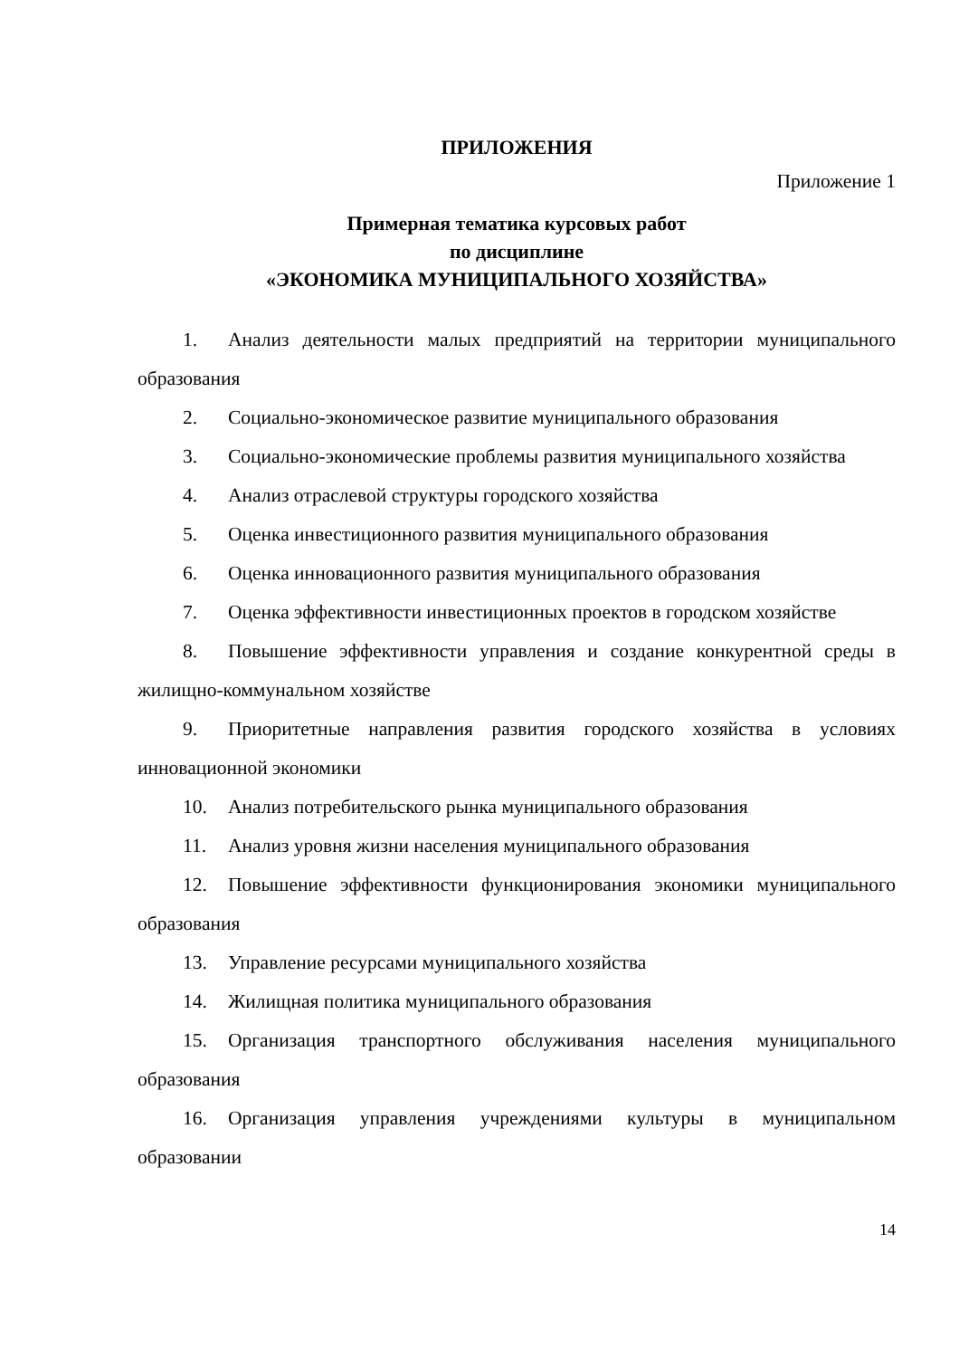ПРИЛОЖЕНИЯ
Приложение 1
Примерная тематика курсовых работ
по дисциплине
«ЭКОНОМИКА МУНИЦИПАЛЬНОГО ХОЗЯЙСТВА»
1. Анализ деятельности малых предприятий на территории муниципального образования
2. Социально-экономическое развитие муниципального образования
3. Социально-экономические проблемы развития муниципального хозяйства
4. Анализ отраслевой структуры городского хозяйства
5. Оценка инвестиционного развития муниципального образования
6. Оценка инновационного развития муниципального образования
7. Оценка эффективности инвестиционных проектов в городском хозяйстве
8. Повышение эффективности управления и создание конкурентной среды в жилищно-коммунальном хозяйстве
9. Приоритетные направления развития городского хозяйства в условиях инновационной экономики
10. Анализ потребительского рынка муниципального образования
11. Анализ уровня жизни населения муниципального образования
12. Повышение эффективности функционирования экономики муниципального образования
13. Управление ресурсами муниципального хозяйства
14. Жилищная политика муниципального образования
15. Организация транспортного обслуживания населения муниципального образования
16. Организация управления учреждениями культуры в муниципальном образовании
14